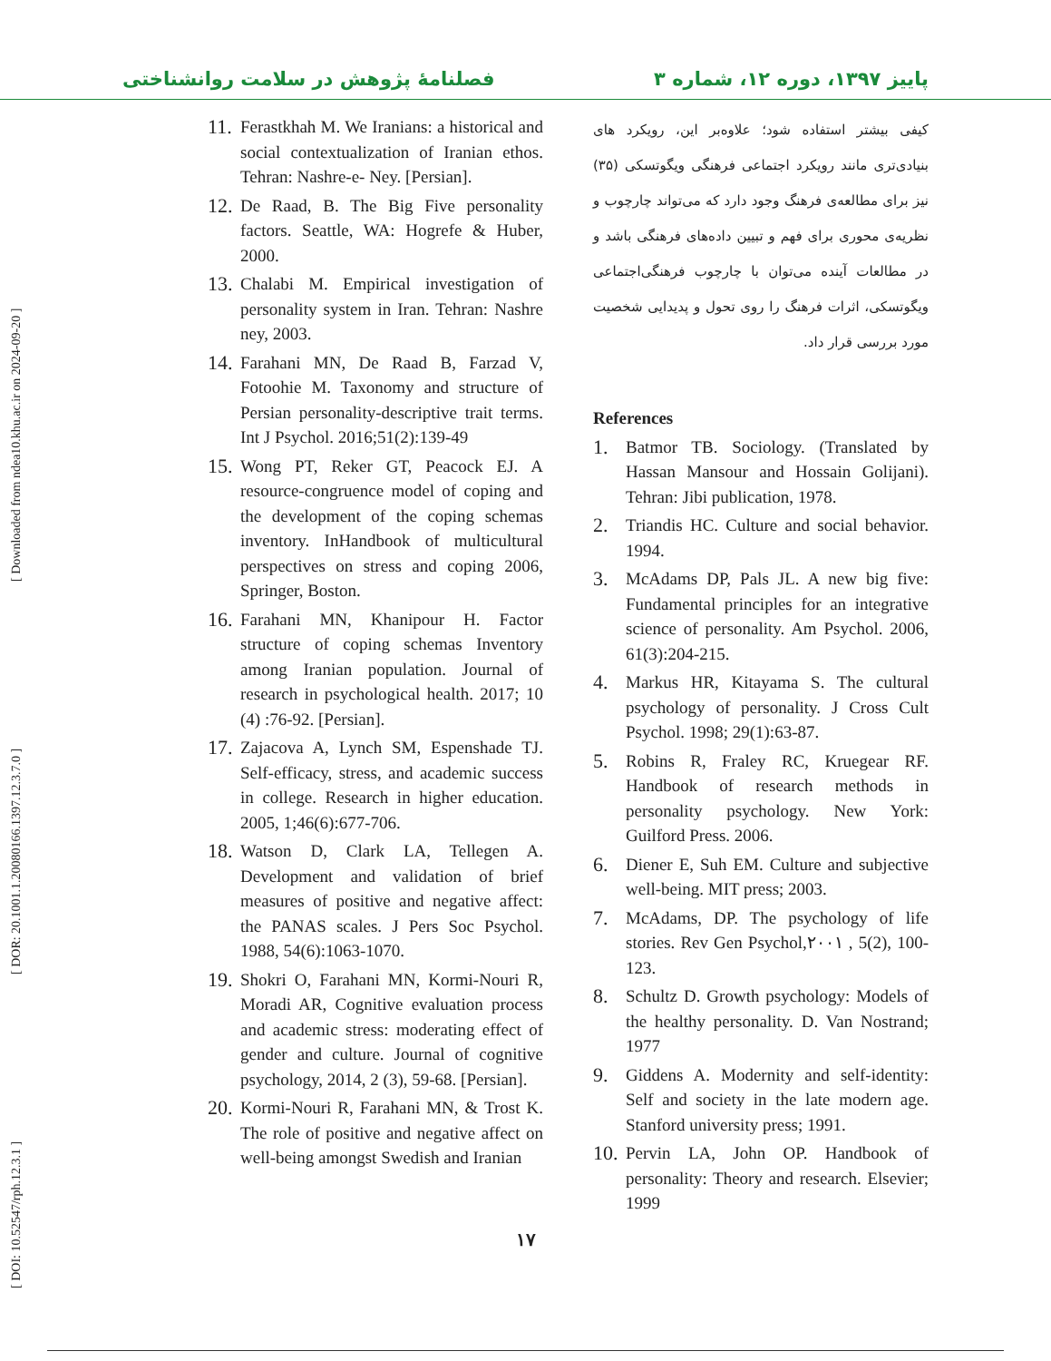پاییز ۱۳۹۷، دوره ۱۲، شماره ۳ فصلنامهٔ پژوهش در سلامت روانشناختی
[ DOI: 10.52547/rph.12.3.1 ] [ DOR: 20.1001.1.20080166.1397.12.3.7.0 ] [ Downloaded from ndea10.khu.ac.ir on 2024-09-20 ]
کیفی بیشتر استفاده شود؛ علاوه‌بر این، رویکرد های بنیادی‌تری مانند رویکرد اجتماعی فرهنگی ویگوتسکی (۳۵) نیز برای مطالعه‌ی فرهنگ وجود دارد که می‌تواند چارچوب و نظریه‌ی محوری برای فهم و تبیین داده‌های فرهنگی باشد و در مطالعات آینده می‌توان با چارچوب فرهنگی‌اجتماعی ویگوتسکی، اثرات فرهنگ را روی تحول و پدیدایی شخصیت مورد بررسی قرار داد.
References
1. Batmor TB. Sociology. (Translated by Hassan Mansour and Hossain Golijani). Tehran: Jibi publication, 1978.
2. Triandis HC. Culture and social behavior. 1994.
3. McAdams DP, Pals JL. A new big five: Fundamental principles for an integrative science of personality. Am Psychol. 2006, 61(3):204-215.
4. Markus HR, Kitayama S. The cultural psychology of personality. J Cross Cult Psychol. 1998; 29(1):63-87.
5. Robins R, Fraley RC, Kruegear RF. Handbook of research methods in personality psychology. New York: Guilford Press. 2006.
6. Diener E, Suh EM. Culture and subjective well-being. MIT press; 2003.
7. McAdams, DP. The psychology of life stories. Rev Gen Psychol,۲۰۰۱ , 5(2), 100-123.
8. Schultz D. Growth psychology: Models of the healthy personality. D. Van Nostrand; 1977
9. Giddens A. Modernity and self-identity: Self and society in the late modern age. Stanford university press; 1991.
10. Pervin LA, John OP. Handbook of personality: Theory and research. Elsevier; 1999
11. Ferastkhah M. We Iranians: a historical and social contextualization of Iranian ethos. Tehran: Nashre-e- Ney. [Persian].
12. De Raad, B. The Big Five personality factors. Seattle, WA: Hogrefe & Huber, 2000.
13. Chalabi M. Empirical investigation of personality system in Iran. Tehran: Nashre ney, 2003.
14. Farahani MN, De Raad B, Farzad V, Fotoohie M. Taxonomy and structure of Persian personality-descriptive trait terms. Int J Psychol. 2016;51(2):139-49
15. Wong PT, Reker GT, Peacock EJ. A resource-congruence model of coping and the development of the coping schemas inventory. InHandbook of multicultural perspectives on stress and coping 2006, Springer, Boston.
16. Farahani MN, Khanipour H. Factor structure of coping schemas Inventory among Iranian population. Journal of research in psychological health. 2017; 10 (4) :76-92. [Persian].
17. Zajacova A, Lynch SM, Espenshade TJ. Self-efficacy, stress, and academic success in college. Research in higher education. 2005, 1;46(6):677-706.
18. Watson D, Clark LA, Tellegen A. Development and validation of brief measures of positive and negative affect: the PANAS scales. J Pers Soc Psychol. 1988, 54(6):1063-1070.
19. Shokri O, Farahani MN, Kormi-Nouri R, Moradi AR, Cognitive evaluation process and academic stress: moderating effect of gender and culture. Journal of cognitive psychology, 2014, 2 (3), 59-68. [Persian].
20. Kormi-Nouri R, Farahani MN, & Trost K. The role of positive and negative affect on well-being amongst Swedish and Iranian
۱۷